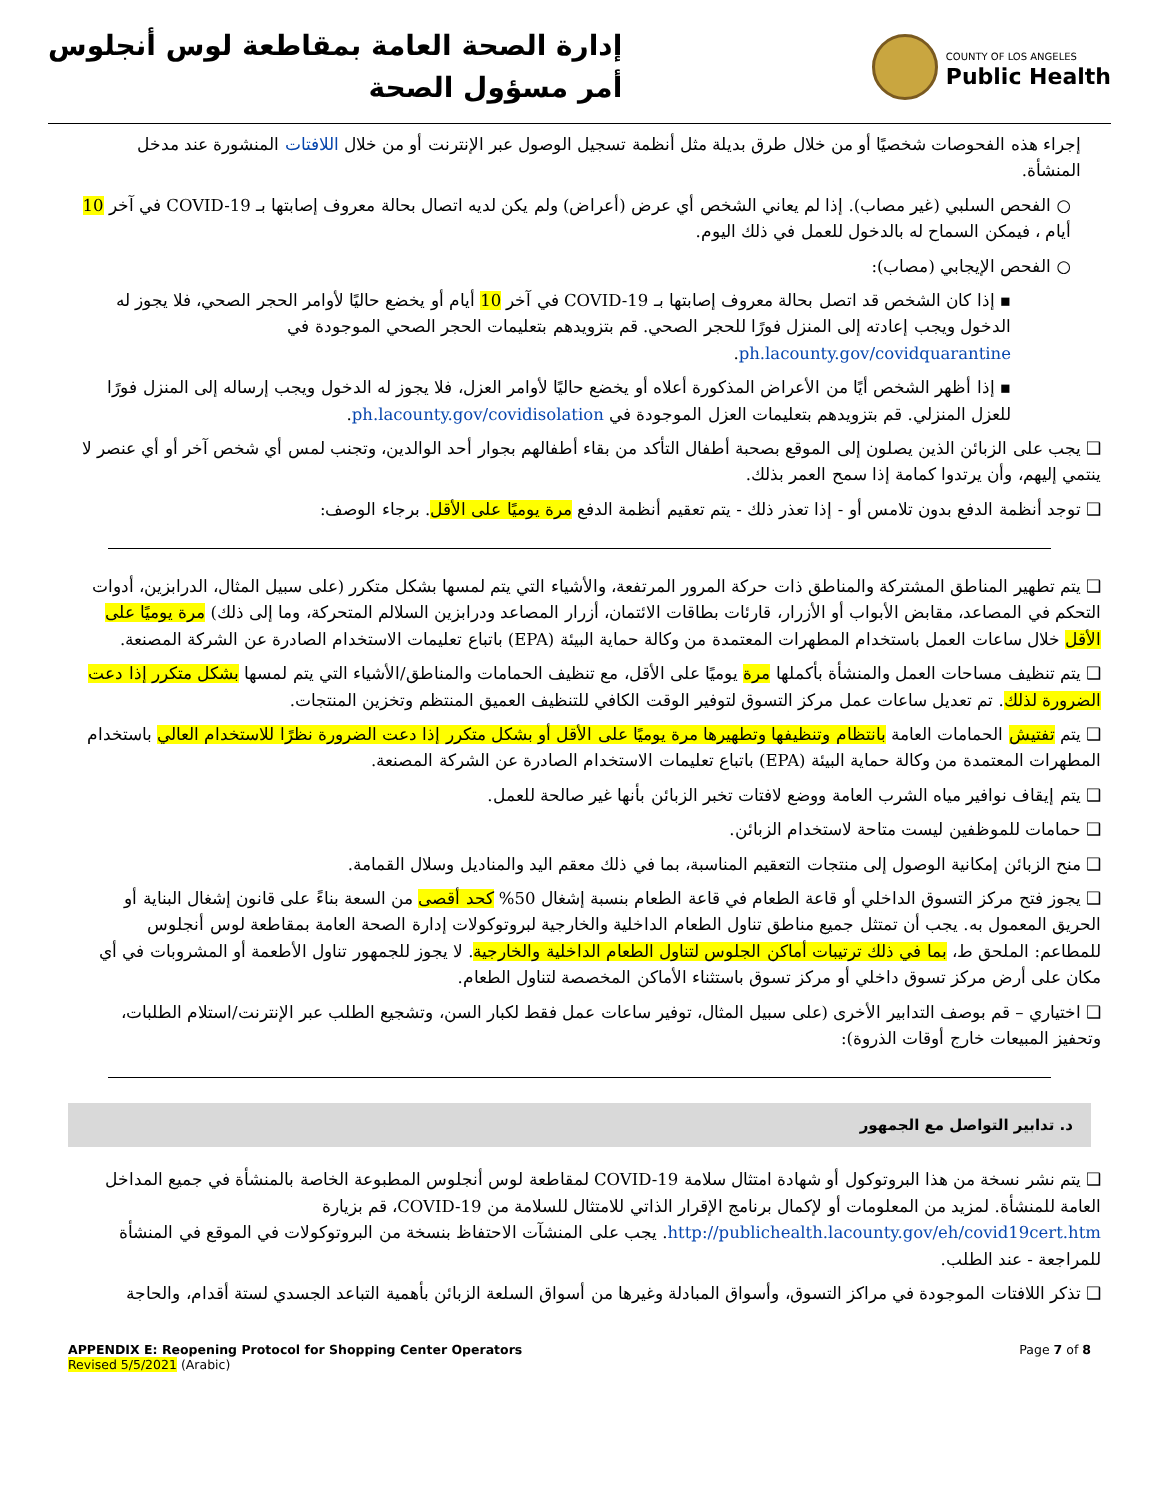إدارة الصحة العامة بمقاطعة لوس أنجلوس
أمر مسؤول الصحة
COUNTY OF LOS ANGELES
Public Health
إجراء هذه الفحوصات شخصيًا أو من خلال طرق بديلة مثل أنظمة تسجيل الوصول عبر الإنترنت أو من خلال اللافتات المنشورة عند مدخل المنشأة.
○ الفحص السلبي (غير مصاب). إذا لم يعاني الشخص أي عرض (أعراض) ولم يكن لديه اتصال بحالة معروف إصابتها بـ COVID-19 في آخر 10 أيام ، فيمكن السماح له بالدخول للعمل في ذلك اليوم.
○ الفحص الإيجابي (مصاب):
▪ إذا كان الشخص قد اتصل بحالة معروف إصابتها بـ COVID-19 في آخر 10 أيام أو يخضع حاليًا لأوامر الحجر الصحي، فلا يجوز له الدخول ويجب إعادته إلى المنزل فورًا للحجر الصحي. قم بتزويدهم بتعليمات الحجر الصحي الموجودة في ph.lacounty.gov/covidquarantine.
▪ إذا أظهر الشخص أيًا من الأعراض المذكورة أعلاه أو يخضع حاليًا لأوامر العزل، فلا يجوز له الدخول ويجب إرساله إلى المنزل فورًا للعزل المنزلي. قم بتزويدهم بتعليمات العزل الموجودة في ph.lacounty.gov/covidisolation.
❑ يجب على الزبائن الذين يصلون إلى الموقع بصحبة أطفال التأكد من بقاء أطفالهم بجوار أحد الوالدين، وتجنب لمس أي شخص آخر أو أي عنصر لا ينتمي إليهم، وأن يرتدوا كمامة إذا سمح العمر بذلك.
❑ توجد أنظمة الدفع بدون تلامس أو - إذا تعذر ذلك - يتم تعقيم أنظمة الدفع مرة يوميًا على الأقل. برجاء الوصف:
❑ يتم تطهير المناطق المشتركة والمناطق ذات حركة المرور المرتفعة، والأشياء التي يتم لمسها بشكل متكرر (على سبيل المثال، الدرابزين، أدوات التحكم في المصاعد، مقابض الأبواب أو الأزرار، قارئات بطاقات الائتمان، أزرار المصاعد ودرابزين السلالم المتحركة، وما إلى ذلك) مرة يوميًا على الأقل خلال ساعات العمل باستخدام المطهرات المعتمدة من وكالة حماية البيئة (EPA) باتباع تعليمات الاستخدام الصادرة عن الشركة المصنعة.
❑ يتم تنظيف مساحات العمل والمنشأة بأكملها مرة يوميًا على الأقل، مع تنظيف الحمامات والمناطق/الأشياء التي يتم لمسها بشكل متكرر إذا دعت الضرورة لذلك. تم تعديل ساعات عمل مركز التسوق لتوفير الوقت الكافي للتنظيف العميق المنتظم وتخزين المنتجات.
❑ يتم تفتيش الحمامات العامة بانتظام وتنظيفها وتطهيرها مرة يوميًا على الأقل أو بشكل متكرر إذا دعت الضرورة نظرًا للاستخدام العالي باستخدام المطهرات المعتمدة من وكالة حماية البيئة (EPA) باتباع تعليمات الاستخدام الصادرة عن الشركة المصنعة.
❑ يتم إيقاف نوافير مياه الشرب العامة ووضع لافتات تخبر الزبائن بأنها غير صالحة للعمل.
❑ حمامات للموظفين ليست متاحة لاستخدام الزبائن.
❑ منح الزبائن إمكانية الوصول إلى منتجات التعقيم المناسبة، بما في ذلك معقم اليد والمناديل وسلال القمامة.
❑ يجوز فتح مركز التسوق الداخلي أو قاعة الطعام في قاعة الطعام بنسبة إشغال 50% كحد أقصى من السعة بناءً على قانون إشغال البناية أو الحريق المعمول به. يجب أن تمتثل جميع مناطق تناول الطعام الداخلية والخارجية لبروتوكولات إدارة الصحة العامة بمقاطعة لوس أنجلوس للمطاعم: الملحق ط، بما في ذلك ترتيبات أماكن الجلوس لتناول الطعام الداخلية والخارجية. لا يجوز للجمهور تناول الأطعمة أو المشروبات في أي مكان على أرض مركز تسوق داخلي أو مركز تسوق باستثناء الأماكن المخصصة لتناول الطعام.
❑ اختياري – قم بوصف التدابير الأخرى (على سبيل المثال، توفير ساعات عمل فقط لكبار السن، وتشجيع الطلب عبر الإنترنت/استلام الطلبات، وتحفيز المبيعات خارج أوقات الذروة):
د. تدابير التواصل مع الجمهور
❑ يتم نشر نسخة من هذا البروتوكول أو شهادة امتثال سلامة COVID-19 لمقاطعة لوس أنجلوس المطبوعة الخاصة بالمنشأة في جميع المداخل العامة للمنشأة. لمزيد من المعلومات أو لإكمال برنامج الإقرار الذاتي للامتثال للسلامة من COVID-19، قم بزيارة http://publichealth.lacounty.gov/eh/covid19cert.htm. يجب على المنشآت الاحتفاظ بنسخة من البروتوكولات في الموقع في المنشأة للمراجعة - عند الطلب.
❑ تذكر اللافتات الموجودة في مراكز التسوق، وأسواق المبادلة وغيرها من أسواق السلعة الزبائن بأهمية التباعد الجسدي لستة أقدام، والحاجة
APPENDIX E: Reopening Protocol for Shopping Center Operators
Revised 5/5/2021 (Arabic)
Page 7 of 8